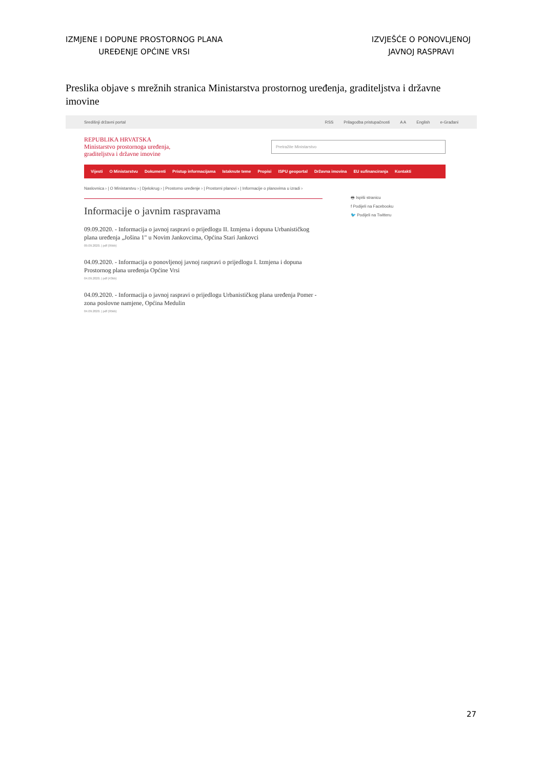IZMJENE I DOPUNE PROSTORNOG PLANA
UREĐENJE OPĆINE VRSI
IZVJEŠĆE O PONOVLJENOJ
JAVNOJ RASPRAVI
Preslika objave s mrežnih stranica Ministarstva prostornog uređenja, graditeljstva i državne imovine
Središnji državni portal
RSS Prilagodba pristupačnosti A A English e-Građani
REPUBLIKA HRVATSKA
Ministarstvo prostornoga uređenja,
graditeljstva i državne imovine
Pretražite Ministarstvo
Vijesti O Ministarstvu Dokumenti Pristup informacijama Istaknute teme Propisi ISPU geoportal Državna imovina EU sufinanciranja Kontakti
Naslovnica › | O Ministarstvu › | Djelokrug › | Prostorno uređenje › | Prostorni planovi › | Informacije o planovima u izradi ›
Informacije o javnim raspravama
09.09.2020. - Informacija o javnoj raspravi o prijedlogu II. Izmjena i dopuna Urbanističkog plana uređenja „Jošina 1" u Novim Jankovcima, Općina Stari Jankovci
09.09.2020. | pdf (95kb)
04.09.2020. - Informacija o ponovljenoj javnoj raspravi o prijedlogu I. Izmjena i dopuna Prostornog plana uređenja Općine Vrsi
04.09.2020. | pdf (43kb)
04.09.2020. - Informacija o javnoj raspravi o prijedlogu Urbanističkog plana uređenja Pomer - zona poslovne namjene, Općina Medulin
04.09.2020. | pdf (95kb)
🖶 Ispiši stranicu
f Podijeli na Facebooku
🐦 Podijeli na Twitteru
27